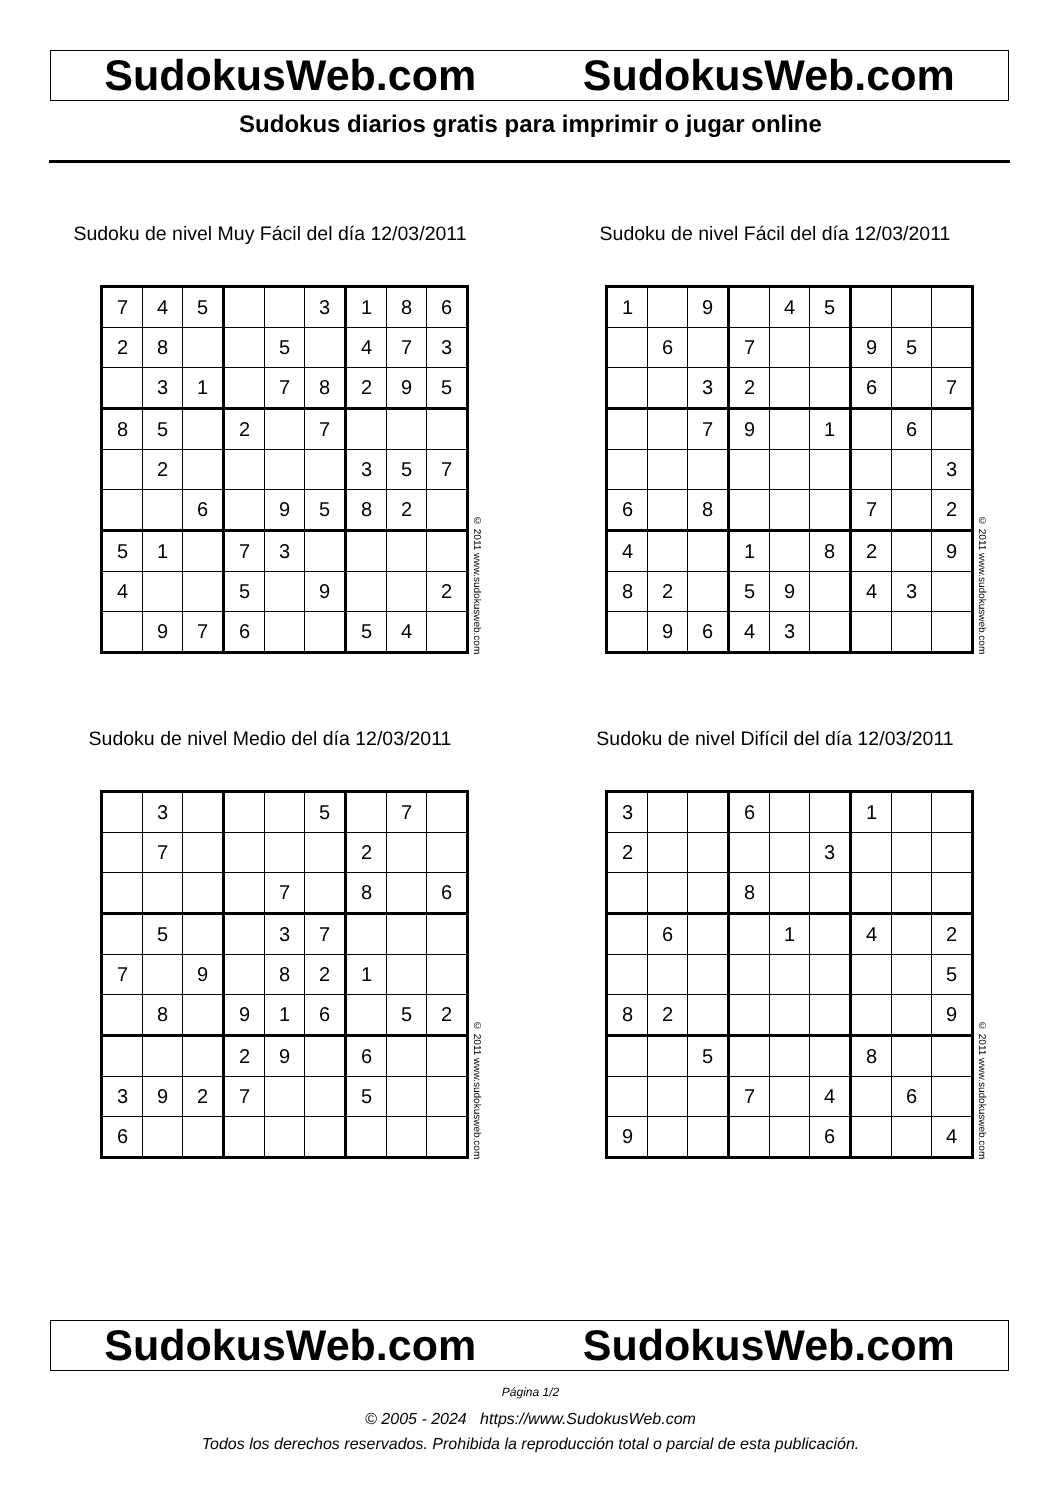SudokusWeb.com SudokusWeb.com
Sudokus diarios gratis para imprimir o jugar online
Sudoku de nivel Muy Fácil del día 12/03/2011
| 7 | 4 | 5 | | | 3 | 1 | 8 | 6 |
| 2 | 8 | | | 5 | | 4 | 7 | 3 |
| | 3 | 1 | | 7 | 8 | 2 | 9 | 5 |
| 8 | 5 | | 2 | | 7 | | | |
| | 2 | | | | | 3 | 5 | 7 |
| | | 6 | | 9 | 5 | 8 | 2 | |
| 5 | 1 | | 7 | 3 | | | | |
| 4 | | | 5 | | 9 | | | 2 |
| | 9 | 7 | 6 | | | 5 | 4 | |
© 2011 www.sudokusweb.com
Sudoku de nivel Fácil del día 12/03/2011
| 1 | | 9 | | 4 | 5 | | | |
| | 6 | | 7 | | | 9 | 5 | |
| | | 3 | 2 | | | 6 | | 7 |
| | | 7 | 9 | | 1 | | 6 | |
| | | | | | | | | 3 |
| 6 | | 8 | | | | 7 | | 2 |
| 4 | | | 1 | | 8 | 2 | | 9 |
| 8 | 2 | | 5 | 9 | | 4 | 3 | |
| | 9 | 6 | 4 | 3 | | | | |
© 2011 www.sudokusweb.com
Sudoku de nivel Medio del día 12/03/2011
| | 3 | | | | 5 | | 7 | |
| | 7 | | | | | 2 | | |
| | | | | 7 | | 8 | | 6 |
| | 5 | | | 3 | 7 | | | |
| 7 | | 9 | | 8 | 2 | 1 | | |
| | 8 | | 9 | 1 | 6 | | 5 | 2 |
| | | | 2 | 9 | | 6 | | |
| 3 | 9 | 2 | 7 | | | 5 | | |
| 6 | | | | | | | | |
© 2011 www.sudokusweb.com
Sudoku de nivel Difícil del día 12/03/2011
| 3 | | | 6 | | | 1 | | |
| 2 | | | | | 3 | | | |
| | | | 8 | | | | | |
| | 6 | | | 1 | | 4 | | 2 |
| | | | | | | | | 5 |
| 8 | 2 | | | | | | | 9 |
| | | 5 | | | | 8 | | |
| | | | 7 | | 4 | | 6 | |
| 9 | | | | | 6 | | | 4 |
© 2011 www.sudokusweb.com
SudokusWeb.com SudokusWeb.com
Página 1/2
© 2005 - 2024 https://www.SudokusWeb.com
Todos los derechos reservados. Prohibida la reproducción total o parcial de esta publicación.